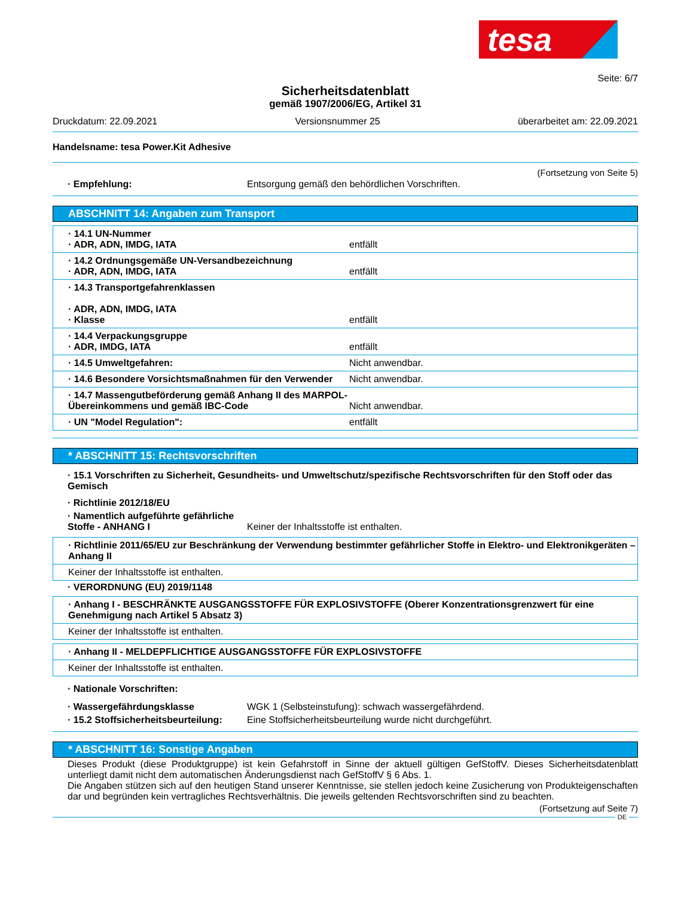tesa
Seite: 6/7
Sicherheitsdatenblatt
gemäß 1907/2006/EG, Artikel 31
Druckdatum: 22.09.2021 Versionsnummer 25 überarbeitet am: 22.09.2021
Handelsname: tesa Power.Kit Adhesive
(Fortsetzung von Seite 5)
· Empfehlung: Entsorgung gemäß den behördlichen Vorschriften.
ABSCHNITT 14: Angaben zum Transport
· 14.1 UN-Nummer
· ADR, ADN, IMDG, IATA entfällt
· 14.2 Ordnungsgemäße UN-Versandbezeichnung
· ADR, ADN, IMDG, IATA entfällt
· 14.3 Transportgefahrenklassen
· ADR, ADN, IMDG, IATA
· Klasse entfällt
· 14.4 Verpackungsgruppe
· ADR, IMDG, IATA entfällt
· 14.5 Umweltgefahren: Nicht anwendbar.
· 14.6 Besondere Vorsichtsmaßnahmen für den Verwender Nicht anwendbar.
· 14.7 Massengutbeförderung gemäß Anhang II des MARPOL-Übereinkommens und gemäß IBC-Code Nicht anwendbar.
· UN "Model Regulation": entfällt
* ABSCHNITT 15: Rechtsvorschriften
· 15.1 Vorschriften zu Sicherheit, Gesundheits- und Umweltschutz/spezifische Rechtsvorschriften für den Stoff oder das Gemisch
· Richtlinie 2012/18/EU
· Namentlich aufgeführte gefährliche Stoffe - ANHANG I Keiner der Inhaltsstoffe ist enthalten.
· Richtlinie 2011/65/EU zur Beschränkung der Verwendung bestimmter gefährlicher Stoffe in Elektro- und Elektronikgeräten – Anhang II
Keiner der Inhaltsstoffe ist enthalten.
· VERORDNUNG (EU) 2019/1148
· Anhang I - BESCHRÄNKTE AUSGANGSSTOFFE FÜR EXPLOSIVSTOFFE (Oberer Konzentrationsgrenzwert für eine Genehmigung nach Artikel 5 Absatz 3)
Keiner der Inhaltsstoffe ist enthalten.
· Anhang II - MELDEPFLICHTIGE AUSGANGSSTOFFE FÜR EXPLOSIVSTOFFE
Keiner der Inhaltsstoffe ist enthalten.
· Nationale Vorschriften:
· Wassergefährdungsklasse WGK 1 (Selbsteinstufung): schwach wassergefährdend.
· 15.2 Stoffsicherheitsbeurteilung: Eine Stoffsicherheitsbeurteilung wurde nicht durchgeführt.
* ABSCHNITT 16: Sonstige Angaben
Dieses Produkt (diese Produktgruppe) ist kein Gefahrstoff in Sinne der aktuell gültigen GefStoffV. Dieses Sicherheitsdatenblatt unterliegt damit nicht dem automatischen Änderungsdienst nach GefStoffV § 6 Abs. 1.
Die Angaben stützen sich auf den heutigen Stand unserer Kenntnisse, sie stellen jedoch keine Zusicherung von Produkteigenschaften dar und begründen kein vertragliches Rechtsverhältnis. Die jeweils geltenden Rechtsvorschriften sind zu beachten.
(Fortsetzung auf Seite 7)
DE